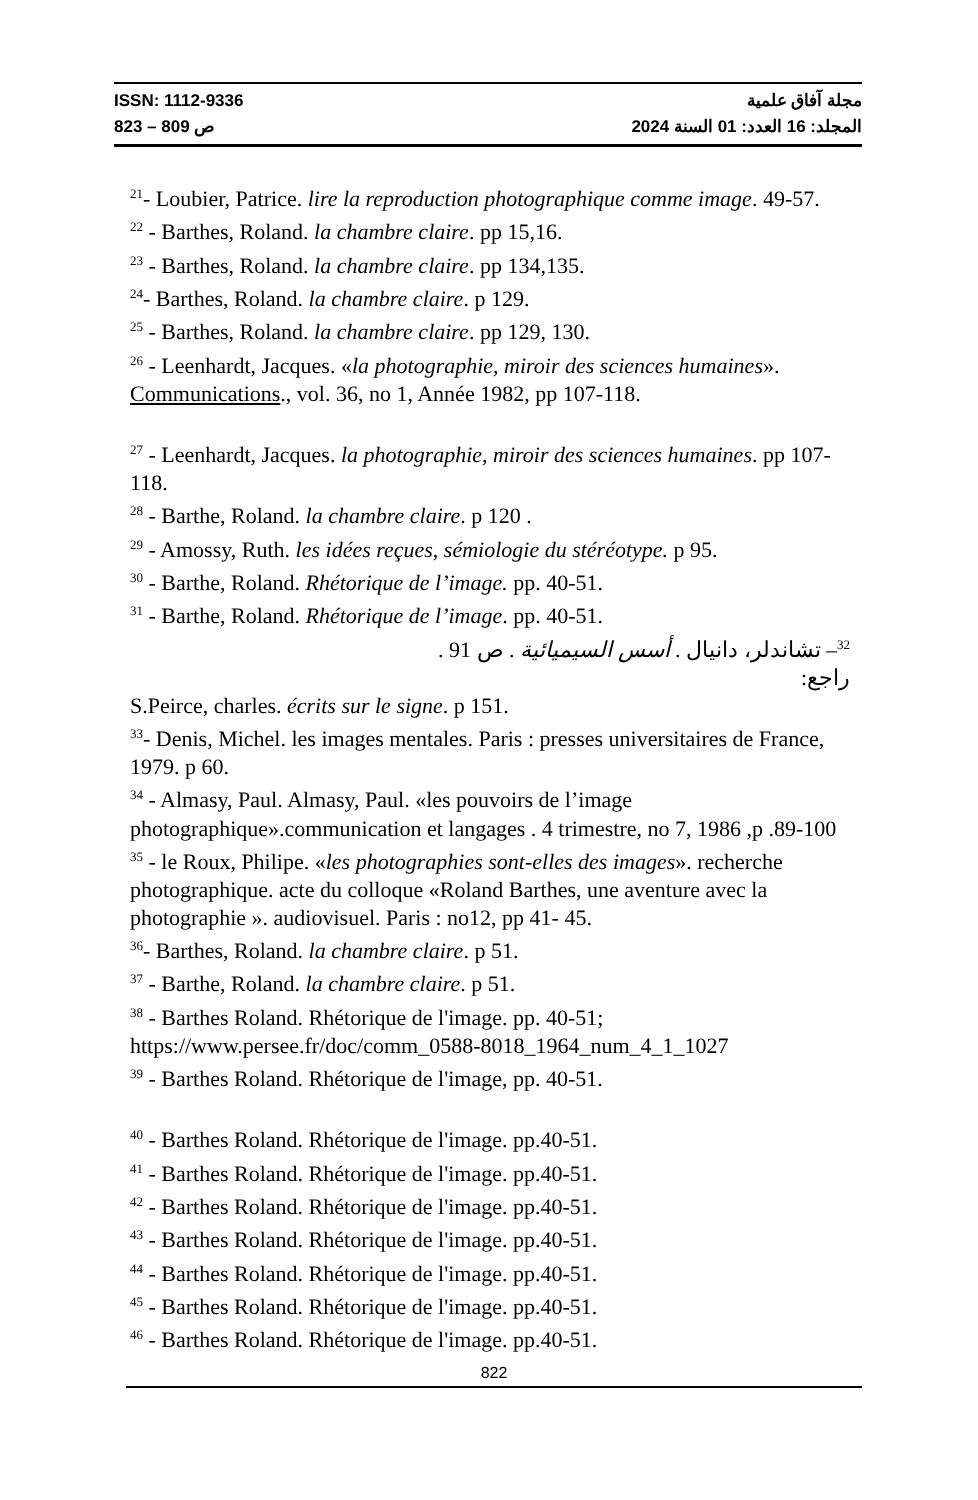ISSN: 1112-9336 مجلة آفاق علمية
ص 809 – 823 المجلد: 16 العدد: 01 السنة 2024
<sup>21</sup>- Loubier, Patrice. lire la reproduction photographique comme image. 49-57.
<sup>22</sup> - Barthes, Roland. la chambre claire. pp 15,16.
<sup>23</sup> - Barthes, Roland. la chambre claire. pp 134,135.
<sup>24</sup>- Barthes, Roland. la chambre claire. p 129.
<sup>25</sup> - Barthes, Roland. la chambre claire. pp 129, 130.
<sup>26</sup> - Leenhardt, Jacques. «la photographie, miroir des sciences humaines». Communications., vol. 36, no 1, Année 1982, pp 107-118.
<sup>27</sup> - Leenhardt, Jacques. la photographie, miroir des sciences humaines. pp 107-118.
<sup>28</sup> - Barthe, Roland. la chambre claire. p 120 .
<sup>29</sup> - Amossy, Ruth. les idées reçues, sémiologie du stéréotype. p 95.
<sup>30</sup> - Barthe, Roland. Rhétorique de l’image. pp. 40-51.
<sup>31</sup> - Barthe, Roland. Rhétorique de l’image. pp. 40-51.
<sup>32</sup>– تشاندلر، دانيال . أسس السيميائية . ص 91 .
راجع:
S.Peirce, charles. écrits sur le signe. p 151.
<sup>33</sup>- Denis, Michel. les images mentales. Paris : presses universitaires de France, 1979. p 60.
<sup>34</sup> - Almasy, Paul. Almasy, Paul. «les pouvoirs de l’image photographique».communication et langages . 4 trimestre, no 7, 1986 ,p .89-100
<sup>35</sup> - le Roux, Philipe. «les photographies sont-elles des images». recherche photographique. acte du colloque «Roland Barthes, une aventure avec la photographie ». audiovisuel. Paris : no12, pp 41- 45.
<sup>36</sup>- Barthes, Roland. la chambre claire. p 51.
<sup>37</sup> - Barthe, Roland. la chambre claire. p 51.
<sup>38</sup> - Barthes Roland. Rhétorique de l'image. pp. 40-51; https://www.persee.fr/doc/comm_0588-8018_1964_num_4_1_1027
<sup>39</sup> - Barthes Roland. Rhétorique de l'image, pp. 40-51.
<sup>40</sup> - Barthes Roland. Rhétorique de l'image. pp.40-51.
<sup>41</sup> - Barthes Roland. Rhétorique de l'image. pp.40-51.
<sup>42</sup> - Barthes Roland. Rhétorique de l'image. pp.40-51.
<sup>43</sup> - Barthes Roland. Rhétorique de l'image. pp.40-51.
<sup>44</sup> - Barthes Roland. Rhétorique de l'image. pp.40-51.
<sup>45</sup> - Barthes Roland. Rhétorique de l'image. pp.40-51.
<sup>46</sup> - Barthes Roland. Rhétorique de l'image. pp.40-51.
822